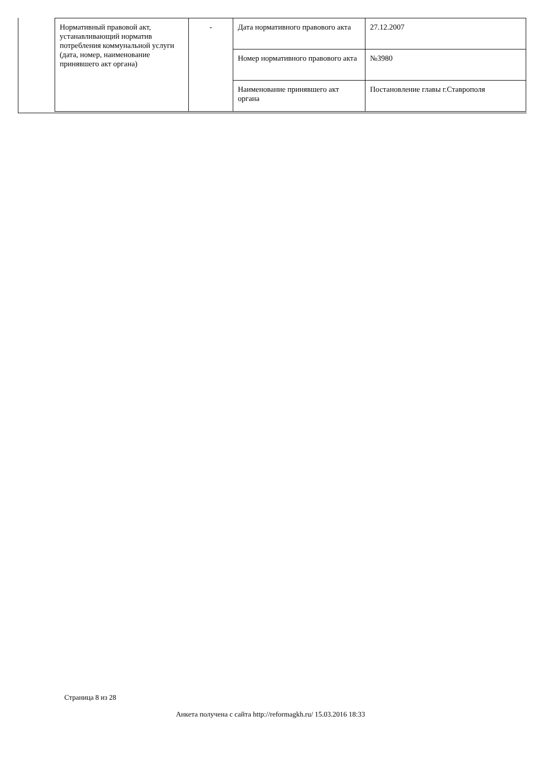| Нормативный правовой акт, устанавливающий норматив потребления коммунальной услуги (дата, номер, наименование принявшего акт органа) | - | Дата нормативного правового акта | 27.12.2007 |
| | | Номер нормативного правового акта | №3980 |
| | | Наименование принявшего акт органа | Постановление главы г.Ставрополя |
Страница 8 из 28
Анкета получена с сайта http://reformagkh.ru/ 15.03.2016 18:33